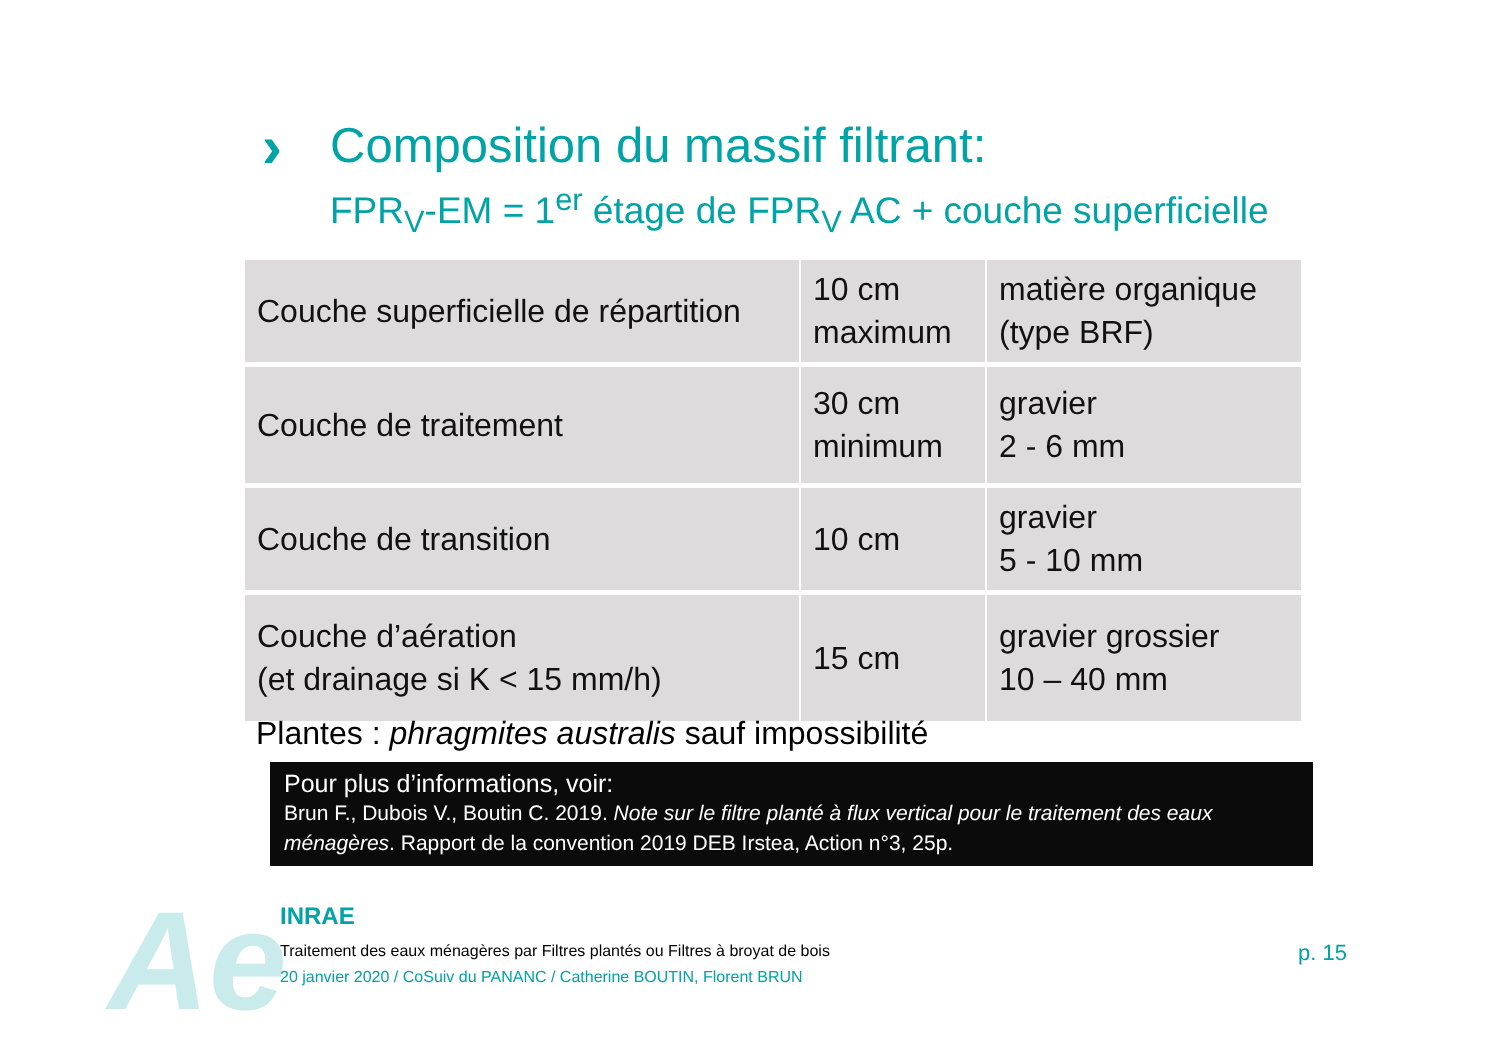›
Composition du massif filtrant:
FPR<sub>V</sub>-EM = 1<sup>er</sup> étage de FPR<sub>V</sub> AC + couche superficielle
| Couche superficielle de répartition | 10 cm maximum | matière organique (type BRF) |
| Couche de traitement | 30 cm minimum | gravier 2 - 6 mm |
| Couche de transition | 10 cm | gravier 5 - 10 mm |
| Couche d’aération (et drainage si K < 15 mm/h) | 15 cm | gravier grossier 10 – 40 mm |
Plantes : phragmites australis sauf impossibilité
Pour plus d’informations, voir:
Brun F., Dubois V., Boutin C. 2019. Note sur le filtre planté à flux vertical pour le traitement des eaux ménagères. Rapport de la convention 2019 DEB Irstea, Action n°3, 25p.
Ae INRAE
Traitement des eaux ménagères par Filtres plantés ou Filtres à broyat de bois
20 janvier 2020 / CoSuiv du PANANC / Catherine BOUTIN, Florent BRUN
p. 15